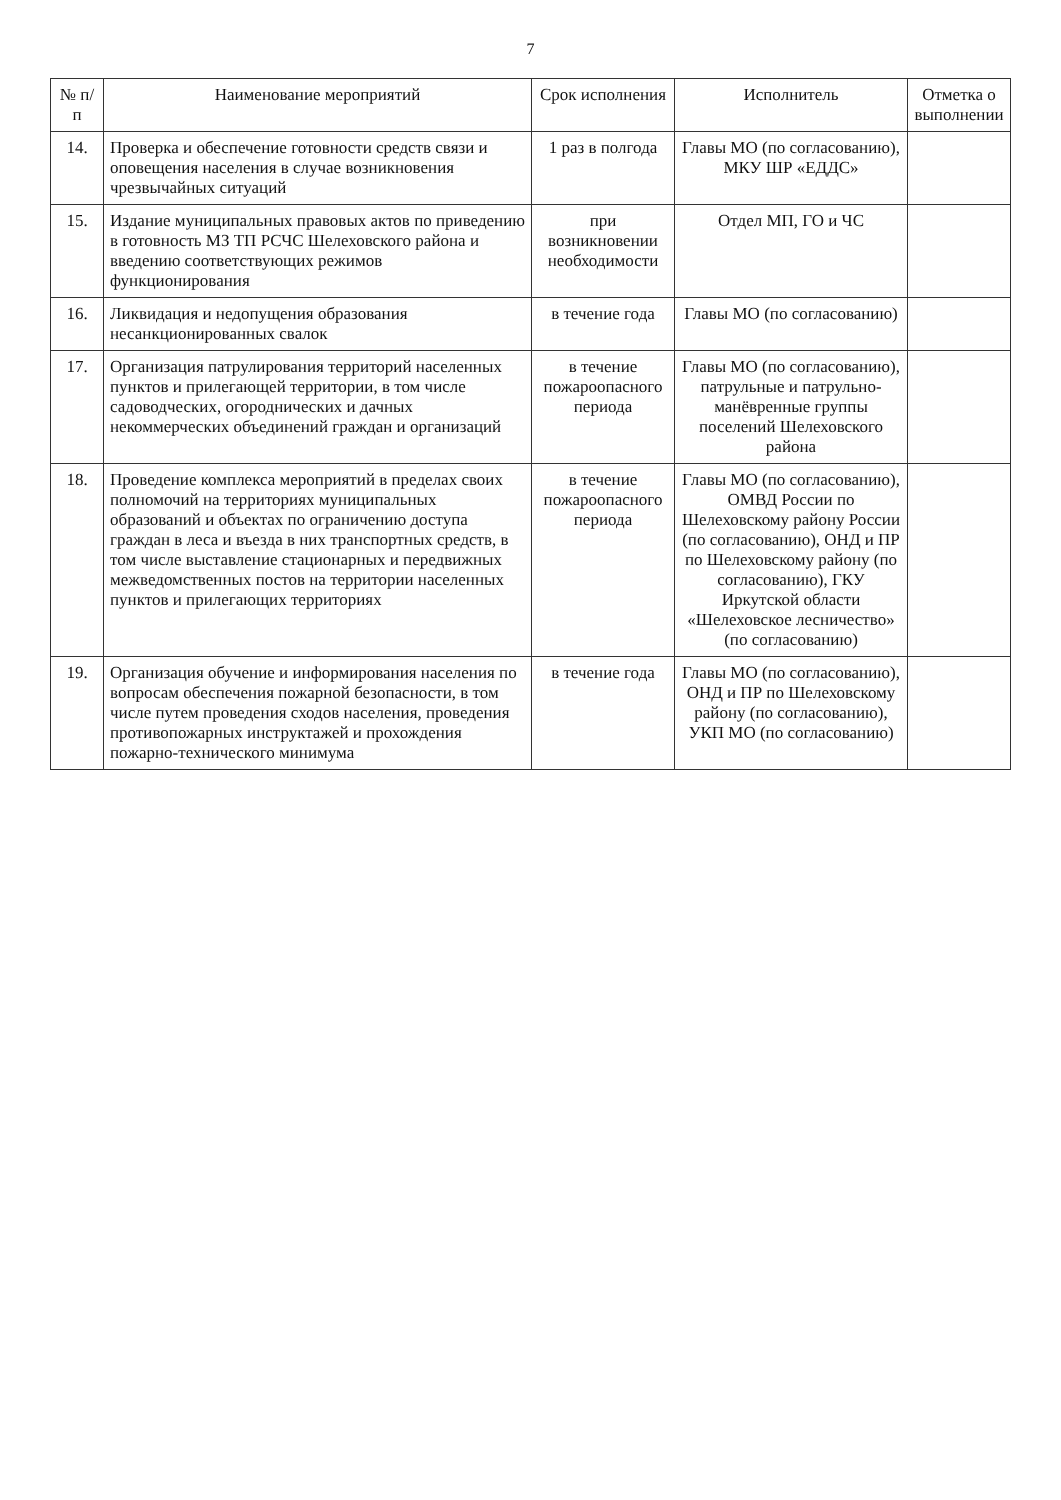7
| № п/п | Наименование мероприятий | Срок исполнения | Исполнитель | Отметка о выполнении |
| --- | --- | --- | --- | --- |
| 14. | Проверка и обеспечение готовности средств связи и оповещения населения в случае возникновения чрезвычайных ситуаций | 1 раз в полгода | Главы МО (по согласованию), МКУ ШР «ЕДДС» | |
| 15. | Издание муниципальных правовых актов по приведению в готовность МЗ ТП РСЧС Шелеховского района и введению соответствующих режимов функционирования | при возникновении необходимости | Отдел МП, ГО и ЧС | |
| 16. | Ликвидация и недопущения образования несанкционированных свалок | в течение года | Главы МО (по согласованию) | |
| 17. | Организация патрулирования территорий населенных пунктов и прилегающей территории, в том числе садоводческих, огороднических и дачных некоммерческих объединений граждан и организаций | в течение пожароопасного периода | Главы МО (по согласованию), патрульные и патрульно-манёвренные группы поселений Шелеховского района | |
| 18. | Проведение комплекса мероприятий в пределах своих полномочий на территориях муниципальных образований и объектах по ограничению доступа граждан в леса и въезда в них транспортных средств, в том числе выставление стационарных и передвижных межведомственных постов на территории населенных пунктов и прилегающих территориях | в течение пожароопасного периода | Главы МО (по согласованию), ОМВД России по Шелеховскому району России (по согласованию), ОНД и ПР по Шелеховскому району (по согласованию), ГКУ Иркутской области «Шелеховское лесничество» (по согласованию) | |
| 19. | Организация обучение и информирования населения по вопросам обеспечения пожарной безопасности, в том числе путем проведения сходов населения, проведения противопожарных инструктажей и прохождения пожарно-технического минимума | в течение года | Главы МО (по согласованию), ОНД и ПР по Шелеховскому району (по согласованию), УКП МО (по согласованию) | |